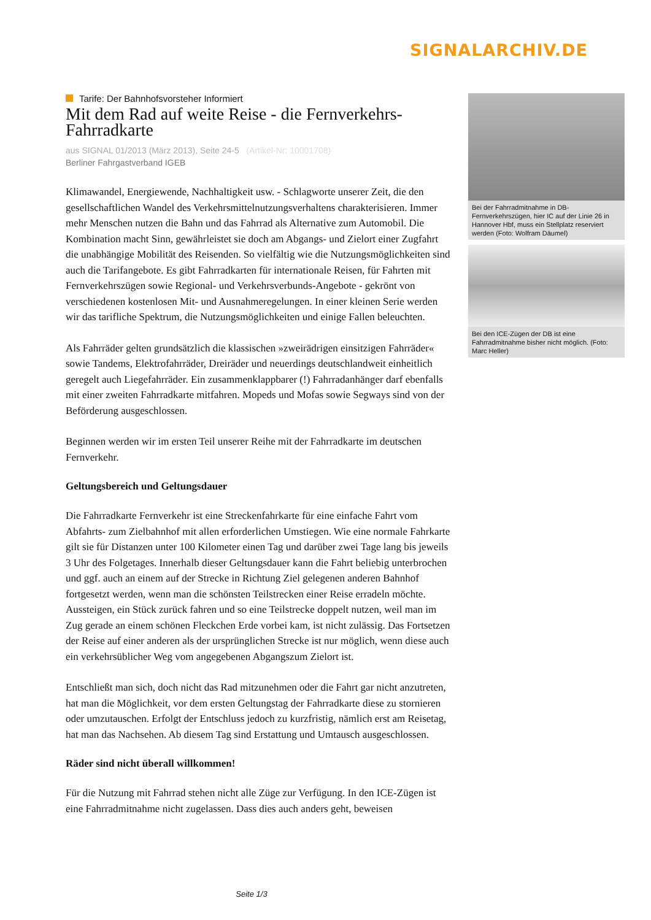SIGNALARCHIV.DE
Tarife: Der Bahnhofsvorsteher Informiert
Mit dem Rad auf weite Reise - die Fernverkehrs-Fahrradkarte
aus SIGNAL 01/2013 (März 2013), Seite 24-5 (Artikel-Nr: 10001708)
Berliner Fahrgastverband IGEB
Klimawandel, Energiewende, Nachhaltigkeit usw. - Schlagworte unserer Zeit, die den gesellschaftlichen Wandel des Verkehrsmittelnutzungsverhaltens charakterisieren. Immer mehr Menschen nutzen die Bahn und das Fahrrad als Alternative zum Automobil. Die Kombination macht Sinn, gewährleistet sie doch am Abgangs- und Zielort einer Zugfahrt die unabhängige Mobilität des Reisenden. So vielfältig wie die Nutzungsmöglichkeiten sind auch die Tarifangebote. Es gibt Fahrradkarten für internationale Reisen, für Fahrten mit Fernverkehrszügen sowie Regional- und Verkehrsverbunds-Angebote - gekrönt von verschiedenen kostenlosen Mit- und Ausnahmeregelungen. In einer kleinen Serie werden wir das tarifliche Spektrum, die Nutzungsmöglichkeiten und einige Fallen beleuchten.
Als Fahrräder gelten grundsätzlich die klassischen »zweirädrigen einsitzigen Fahrräder« sowie Tandems, Elektrofahrräder, Dreiräder und neuerdings deutschlandweit einheitlich geregelt auch Liegefahrräder. Ein zusammenklappbarer (!) Fahrradanhänger darf ebenfalls mit einer zweiten Fahrradkarte mitfahren. Mopeds und Mofas sowie Segways sind von der Beförderung ausgeschlossen.
Beginnen werden wir im ersten Teil unserer Reihe mit der Fahrradkarte im deutschen Fernverkehr.
Geltungsbereich und Geltungsdauer
Die Fahrradkarte Fernverkehr ist eine Streckenfahrkarte für eine einfache Fahrt vom Abfahrts- zum Zielbahnhof mit allen erforderlichen Umstiegen. Wie eine normale Fahrkarte gilt sie für Distanzen unter 100 Kilometer einen Tag und darüber zwei Tage lang bis jeweils 3 Uhr des Folgetages. Innerhalb dieser Geltungsdauer kann die Fahrt beliebig unterbrochen und ggf. auch an einem auf der Strecke in Richtung Ziel gelegenen anderen Bahnhof fortgesetzt werden, wenn man die schönsten Teilstrecken einer Reise erradeln möchte. Aussteigen, ein Stück zurück fahren und so eine Teilstrecke doppelt nutzen, weil man im Zug gerade an einem schönen Fleckchen Erde vorbei kam, ist nicht zulässig. Das Fortsetzen der Reise auf einer anderen als der ursprünglichen Strecke ist nur möglich, wenn diese auch ein verkehrsüblicher Weg vom angegebenen Abgangszum Zielort ist.
Entschließt man sich, doch nicht das Rad mitzunehmen oder die Fahrt gar nicht anzutreten, hat man die Möglichkeit, vor dem ersten Geltungstag der Fahrradkarte diese zu stornieren oder umzutauschen. Erfolgt der Entschluss jedoch zu kurzfristig, nämlich erst am Reisetag, hat man das Nachsehen. Ab diesem Tag sind Erstattung und Umtausch ausgeschlossen.
Räder sind nicht überall willkommen!
Für die Nutzung mit Fahrrad stehen nicht alle Züge zur Verfügung. In den ICE-Zügen ist eine Fahrradmitnahme nicht zugelassen. Dass dies auch anders geht, beweisen
Bei der Fahrradmitnahme in DB-Fernverkehrszügen, hier IC auf der Linie 26 in Hannover Hbf, muss ein Stellplatz reserviert werden (Foto: Wolfram Däumel)
Bei den ICE-Zügen der DB ist eine Fahrradmitnahme bisher nicht möglich. (Foto: Marc Heller)
Seite 1/3